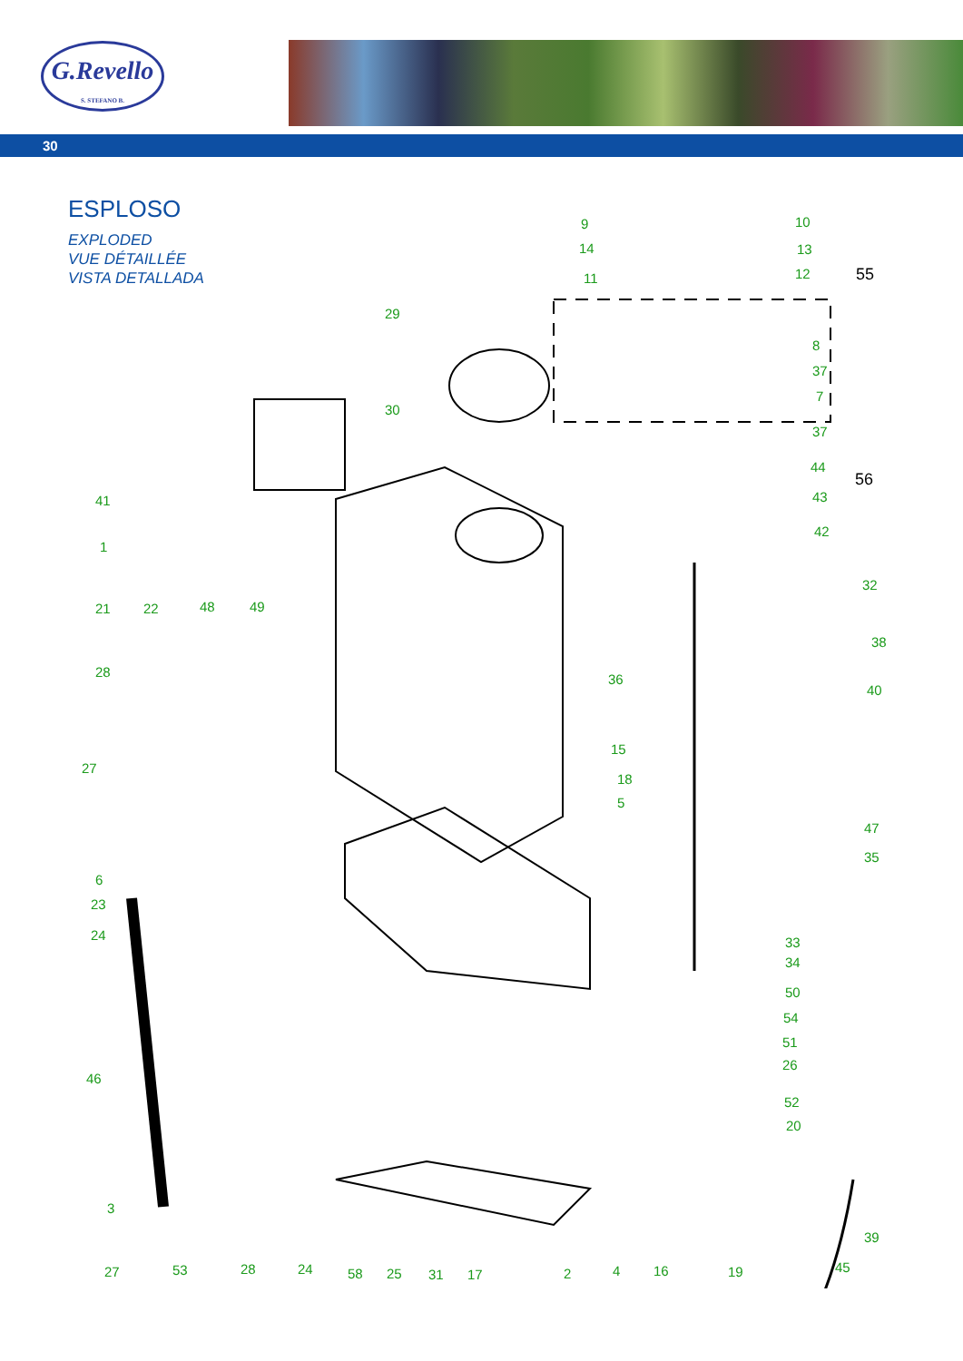G.Revello
S. STEFANO B.
30
ESPLOSO
EXPLODED
VUE DÉTAILLÉE
VISTA DETALLADA
9
14
11
10
13
12 55
29
8
37
7
30
37
44
56
43
42
41
1
32
21 22 48 49
38
28 36
40
15
27
18
5
47
35
6
23
24 33
34
50
54
51
26
46
52
20
3
39
45 27 53 28 24 58 25 31 17 2 4 16 19